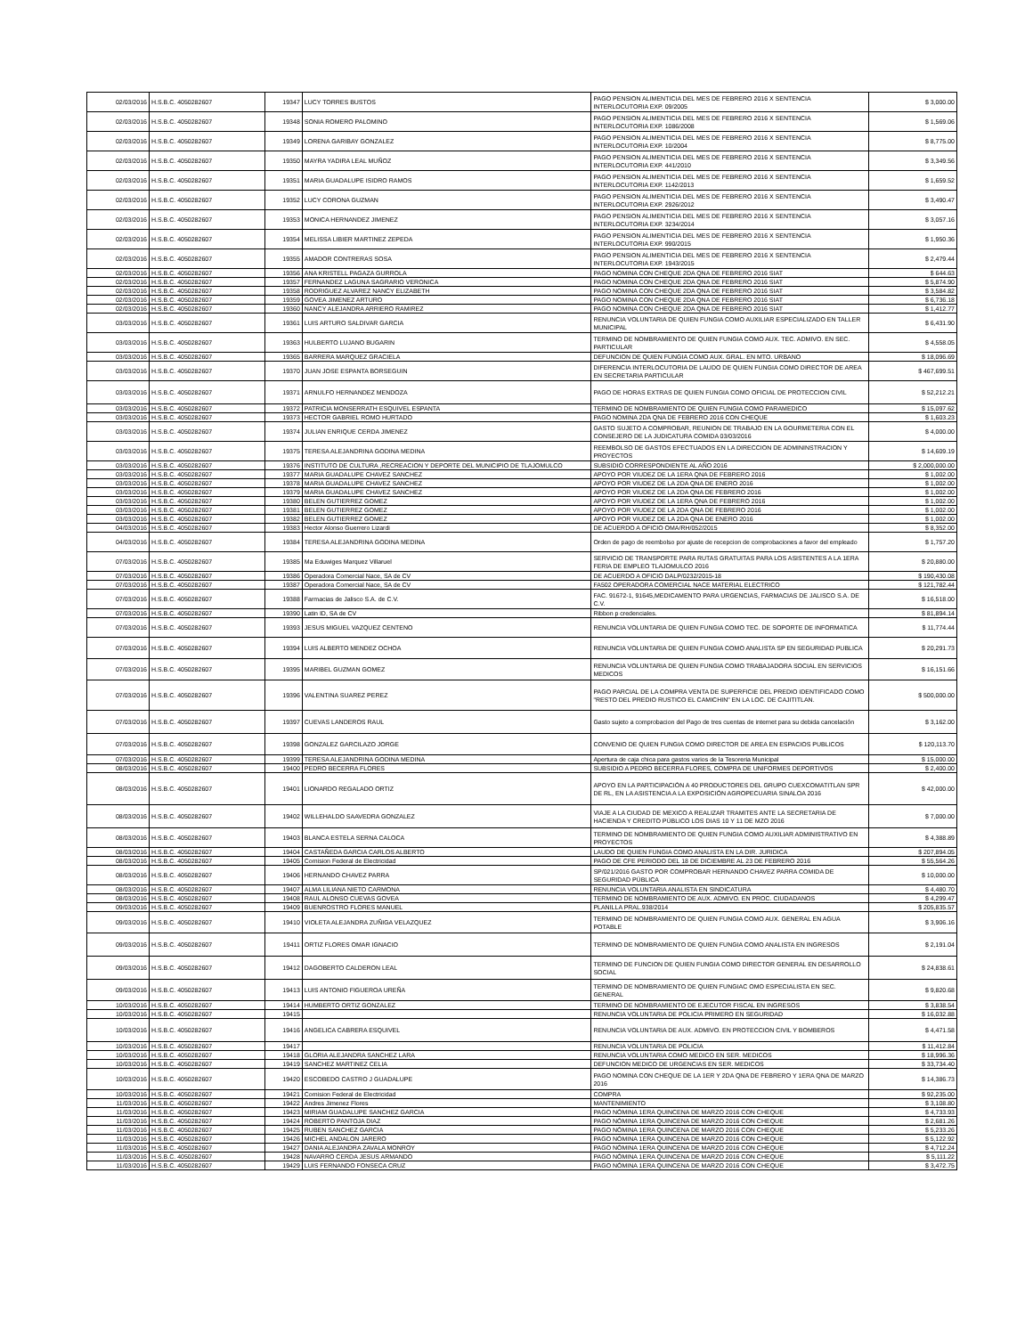| 02/03/2016 | H.S.B.C. 4050282607 | 19347 | LUCY TORRES BUSTOS | PAGO PENSION ALIMENTICIA DEL MES DE FEBRERO 2016 X SENTENCIA INTERLOCUTORIA EXP. 09/2005 | $ 3,000.00 |
| 02/03/2016 | H.S.B.C. 4050282607 | 19348 | SONIA ROMERO PALOMINO | PAGO PENSION ALIMENTICIA DEL MES DE FEBRERO 2016 X SENTENCIA INTERLOCUTORIA EXP. 1086/2008 | $ 1,569.06 |
| 02/03/2016 | H.S.B.C. 4050282607 | 19349 | LORENA GARIBAY GONZALEZ | PAGO PENSION ALIMENTICIA DEL MES DE FEBRERO 2016 X SENTENCIA INTERLOCUTORIA EXP. 10/2004 | $ 8,775.00 |
| 02/03/2016 | H.S.B.C. 4050282607 | 19350 | MAYRA YADIRA LEAL MUÑOZ | PAGO PENSION ALIMENTICIA DEL MES DE FEBRERO 2016 X SENTENCIA INTERLOCUTORIA EXP. 441/2010 | $ 3,349.56 |
| 02/03/2016 | H.S.B.C. 4050282607 | 19351 | MARIA GUADALUPE ISIDRO RAMOS | PAGO PENSION ALIMENTICIA DEL MES DE FEBRERO 2016 X SENTENCIA INTERLOCUTORIA EXP. 1142/2013 | $ 1,659.52 |
| 02/03/2016 | H.S.B.C. 4050282607 | 19352 | LUCY CORONA GUZMAN | PAGO PENSION ALIMENTICIA DEL MES DE FEBRERO 2016 X SENTENCIA INTERLOCUTORIA EXP. 2926/2012 | $ 3,490.47 |
| 02/03/2016 | H.S.B.C. 4050282607 | 19353 | MONICA HERNANDEZ JIMENEZ | PAGO PENSION ALIMENTICIA DEL MES DE FEBRERO 2016 X SENTENCIA INTERLOCUTORIA EXP. 3234/2014 | $ 3,057.16 |
| 02/03/2016 | H.S.B.C. 4050282607 | 19354 | MELISSA LIBIER MARTINEZ ZEPEDA | PAGO PENSION ALIMENTICIA DEL MES DE FEBRERO 2016 X SENTENCIA INTERLOCUTORIA EXP. 990/2015 | $ 1,950.36 |
| 02/03/2016 | H.S.B.C. 4050282607 | 19355 | AMADOR CONTRERAS SOSA | PAGO PENSION ALIMENTICIA DEL MES DE FEBRERO 2016 X SENTENCIA INTERLOCUTORIA EXP. 1943/2015 | $ 2,479.44 |
| 02/03/2016 | H.S.B.C. 4050282607 | 19356 | ANA KRISTELL PAGAZA GURROLA | PAGO NOMINA CON CHEQUE 2DA QNA DE FEBRERO 2016 SIAT | $ 644.63 |
| 02/03/2016 | H.S.B.C. 4050282607 | 19357 | FERNANDEZ LAGUNA SAGRARIO VERONICA | PAGO NOMINA CON CHEQUE 2DA QNA DE FEBRERO 2016 SIAT | $ 5,874.90 |
| 02/03/2016 | H.S.B.C. 4050282607 | 19358 | RODRIGUEZ ALVAREZ NANCY ELIZABETH | PAGO NOMINA CON CHEQUE 2DA QNA DE FEBRERO 2016 SIAT | $ 3,584.82 |
| 02/03/2016 | H.S.B.C. 4050282607 | 19359 | GOVEA JIMENEZ ARTURO | PAGO NOMINA CON CHEQUE 2DA QNA DE FEBRERO 2016 SIAT | $ 6,736.18 |
| 02/03/2016 | H.S.B.C. 4050282607 | 19360 | NANCY ALEJANDRA ARRIERO RAMIREZ | PAGO NOMINA CON CHEQUE 2DA QNA DE FEBRERO 2016 SIAT | $ 1,412.77 |
| 03/03/2016 | H.S.B.C. 4050282607 | 19361 | LUIS ARTURO SALDIVAR GARCIA | RENUNCIA VOLUNTARIA DE QUIEN FUNGIA COMO AUXILIAR ESPECIALIZADO EN TALLER MUNICIPAL | $ 6,431.90 |
| 03/03/2016 | H.S.B.C. 4050282607 | 19363 | HULBERTO LUJANO BUGARIN | TERMINO DE NOMBRAMIENTO DE QUIEN FUNGIA COMO AUX. TEC. ADMIVO. EN SEC. PARTICULAR | $ 4,558.05 |
| 03/03/2016 | H.S.B.C. 4050282607 | 19365 | BARRERA MARQUEZ GRACIELA | DEFUNCION DE QUIEN FUNGIA COMO AUX. GRAL. EN MTO. URBANO | $ 18,096.69 |
| 03/03/2016 | H.S.B.C. 4050282607 | 19370 | JUAN JOSE ESPANTA BORSEGUIN | DIFERENCIA INTERLOCUTORIA DE LAUDO DE QUIEN FUNGIA COMO DIRECTOR DE AREA EN SECRETARIA PARTICULAR | $ 467,699.51 |
| 03/03/2016 | H.S.B.C. 4050282607 | 19371 | ARNULFO HERNANDEZ MENDOZA | PAGO DE HORAS EXTRAS DE QUIEN FUNGIA COMO OFICIAL DE PROTECCION CIVIL | $ 52,212.21 |
| 03/03/2016 | H.S.B.C. 4050282607 | 19372 | PATRICIA MONSERRATH ESQUIVEL ESPANTA | TERMINO DE NOMBRAMIENTO DE QUIEN FUNGIA COMO PARAMEDICO | $ 15,097.62 |
| 03/03/2016 | H.S.B.C. 4050282607 | 19373 | HECTOR GABRIEL ROMO HURTADO | PAGO NOMINA 2DA QNA DE FEBRERO 2016 CON CHEQUE | $ 1,603.23 |
| 03/03/2016 | H.S.B.C. 4050282607 | 19374 | JULIAN ENRIQUE CERDA JIMENEZ | GASTO SUJETO A COMPROBAR, REUNION DE TRABAJO EN LA GOURMETERIA CON EL CONSEJERO DE LA JUDICATURA COMIDA 03/03/2016 | $ 4,000.00 |
| 03/03/2016 | H.S.B.C. 4050282607 | 19375 | TERESA ALEJANDRINA GODINA MEDINA | REEMBOLSO DE GASTOS EFECTUADOS EN LA DIRECCION DE ADMININSTRACION Y PROYECTOS | $ 14,609.19 |
| 03/03/2016 | H.S.B.C. 4050282607 | 19376 | INSTITUTO DE CULTURA ,RECREACION Y DEPORTE DEL MUNICIPIO DE TLAJOMULCO | SUBSIDIO CORRESPONDIENTE AL AÑO 2016 | $ 2,000,000.00 |
| 03/03/2016 | H.S.B.C. 4050282607 | 19377 | MARIA GUADALUPE CHAVEZ SANCHEZ | APOYO POR VIUDEZ DE LA 1ERA QNA DE FEBRERO 2016 | $ 1,002.00 |
| 03/03/2016 | H.S.B.C. 4050282607 | 19378 | MARIA GUADALUPE CHAVEZ SANCHEZ | APOYO POR VIUDEZ DE LA 2DA QNA DE ENERO 2016 | $ 1,002.00 |
| 03/03/2016 | H.S.B.C. 4050282607 | 19379 | MARIA GUADALUPE CHAVEZ SANCHEZ | APOYO POR VIUDEZ DE LA 2DA QNA DE FEBRERO 2016 | $ 1,002.00 |
| 03/03/2016 | H.S.B.C. 4050282607 | 19380 | BELEN GUTIERREZ GOMEZ | APOYO POR VIUDEZ DE LA 1ERA QNA DE FEBRERO 2016 | $ 1,002.00 |
| 03/03/2016 | H.S.B.C. 4050282607 | 19381 | BELEN GUTIERREZ GOMEZ | APOYO POR VIUDEZ DE LA 2DA QNA DE FEBRERO 2016 | $ 1,002.00 |
| 03/03/2016 | H.S.B.C. 4050282607 | 19382 | BELEN GUTIERREZ GOMEZ | APOYO POR VIUDEZ DE LA 2DA QNA DE ENERO 2016 | $ 1,002.00 |
| 04/03/2016 | H.S.B.C. 4050282607 | 19383 | Hector Alonso Guerrero Lizardi | DE ACUERDO A OFICIO OMA/RH/052/2015 | $ 8,352.00 |
| 04/03/2016 | H.S.B.C. 4050282607 | 19384 | TERESA ALEJANDRINA GODINA MEDINA | Orden de pago de reembolso por ajuste de recepcion de comprobaciones a favor del empleado | $ 1,757.20 |
| 07/03/2016 | H.S.B.C. 4050282607 | 19385 | Ma Eduwiges Marquez Villaruel | SERVICIO DE TRANSPORTE PARA RUTAS GRATUITAS PARA LOS ASISTENTES A LA 1ERA FERIA DE EMPLEO TLAJOMULCO 2016 | $ 20,880.00 |
| 07/03/2016 | H.S.B.C. 4050282607 | 19386 | Operadora Comercial Nace, SA de CV | DE ACUERDO A OFICIO DALP/0232/2015-18 | $ 190,430.08 |
| 07/03/2016 | H.S.B.C. 4050282607 | 19387 | Operadora Comercial Nace, SA de CV | FA502 OPERADORA COMERCIAL NACE MATERIAL ELECTRICO | $ 121,782.44 |
| 07/03/2016 | H.S.B.C. 4050282607 | 19388 | Farmacias de Jalisco S.A. de C.V. | FAC. 91672-1, 91645,MEDICAMENTO PARA URGENCIAS, FARMACIAS DE JALISCO S.A. DE C.V. | $ 16,518.00 |
| 07/03/2016 | H.S.B.C. 4050282607 | 19390 | Latin ID, SA de CV | Ribbon p credenciales. | $ 81,894.14 |
| 07/03/2016 | H.S.B.C. 4050282607 | 19393 | JESUS MIGUEL VAZQUEZ CENTENO | RENUNCIA VOLUNTARIA DE QUIEN FUNGIA COMO TEC. DE SOPORTE DE INFORMATICA | $ 11,774.44 |
| 07/03/2016 | H.S.B.C. 4050282607 | 19394 | LUIS ALBERTO MENDEZ OCHOA | RENUNCIA VOLUNTARIA DE QUIEN FUNGIA COMO ANALISTA SP EN SEGURIDAD PUBLICA | $ 20,291.73 |
| 07/03/2016 | H.S.B.C. 4050282607 | 19395 | MARIBEL GUZMAN GOMEZ | RENUNCIA VOLUNTARIA DE QUIEN FUNGIA COMO TRABAJADORA SOCIAL EN SERVICIOS MEDICOS | $ 16,151.66 |
| 07/03/2016 | H.S.B.C. 4050282607 | 19396 | VALENTINA SUAREZ PEREZ | PAGO PARCIAL DE LA COMPRA VENTA DE SUPERFICIE DEL PREDIO IDENTIFICADO COMO "RESTO DEL PREDIO RUSTICO EL CAMICHIN" EN LA LOC. DE CAJITITLAN. | $ 500,000.00 |
| 07/03/2016 | H.S.B.C. 4050282607 | 19397 | CUEVAS LANDEROS RAUL | Gasto sujeto a comprobacion del Pago de tres cuentas de internet para su debida cancelación | $ 3,162.00 |
| 07/03/2016 | H.S.B.C. 4050282607 | 19398 | GONZALEZ GARCILAZO JORGE | CONVENIO DE QUIEN FUNGIA COMO DIRECTOR DE AREA EN ESPACIOS PUBLICOS | $ 120,113.70 |
| 07/03/2016 | H.S.B.C. 4050282607 | 19399 | TERESA ALEJANDRINA GODINA MEDINA | Apertura de caja chica para gastos varios de la Tesoreria Municipal | $ 15,000.00 |
| 08/03/2016 | H.S.B.C. 4050282607 | 19400 | PEDRO BECERRA FLORES | SUBSIDIO A PEDRO BECERRA FLORES, COMPRA DE UNIFORMES DEPORTIVOS | $ 2,400.00 |
| 08/03/2016 | H.S.B.C. 4050282607 | 19401 | LIONARDO REGALADO ORTIZ | APOYO EN LA PARTICIPACIÓN A 40 PRODUCTORES DEL GRUPO CUEXCOMATITLAN SPR DE RL, EN LA ASISTENCIA A LA EXPOSICIÓN AGROPECUARIA SINALOA 2016 | $ 42,000.00 |
| 08/03/2016 | H.S.B.C. 4050282607 | 19402 | WILLEHALDO SAAVEDRA GONZALEZ | VIAJE A LA CIUDAD DE MEXICO A REALIZAR TRAMITES ANTE LA SECRETARIA DE HACIENDA Y CREDITO PÚBLICO LOS DIAS 10 Y 11 DE MZO 2016 | $ 7,000.00 |
| 08/03/2016 | H.S.B.C. 4050282607 | 19403 | BLANCA ESTELA SERNA CALOCA | TERMINO DE NOMBRAMIENTO DE QUIEN FUNGIA COMO AUXILIAR ADMINISTRATIVO EN PROYECTOS | $ 4,388.89 |
| 08/03/2016 | H.S.B.C. 4050282607 | 19404 | CASTAÑEDA GARCIA CARLOS ALBERTO | LAUDO DE QUIEN FUNGIA COMO ANALISTA EN LA DIR. JURIDICA | $ 207,894.05 |
| 08/03/2016 | H.S.B.C. 4050282607 | 19405 | Comision Federal de Electricidad | PAGO DE CFE PERIODO DEL 18 DE DICIEMBRE AL 23 DE FEBRERO 2016 | $ 55,564.26 |
| 08/03/2016 | H.S.B.C. 4050282607 | 19406 | HERNANDO CHAVEZ PARRA | SP/021/2016 GASTO POR COMPROBAR HERNANDO CHAVEZ PARRA COMIDA DE SEGURIDAD PÚBLICA | $ 10,000.00 |
| 08/03/2016 | H.S.B.C. 4050282607 | 19407 | ALMA LILIANA NIETO CARMONA | RENUNCIA VOLUNTARIA ANALISTA EN SINDICATURA | $ 4,480.70 |
| 08/03/2016 | H.S.B.C. 4050282607 | 19408 | RAUL ALONSO CUEVAS GOVEA | TERMINO DE NOMBRAMIENTO DE AUX. ADMIVO. EN PROC. CIUDADANOS | $ 4,299.47 |
| 09/03/2016 | H.S.B.C. 4050282607 | 19409 | BUENROSTRO FLORES MANUEL | PLANILLA PRAL.938/2014 | $ 205,835.57 |
| 09/03/2016 | H.S.B.C. 4050282607 | 19410 | VIOLETA ALEJANDRA ZUÑIGA VELAZQUEZ | TERMINO DE NOMBRAMIENTO DE QUIEN FUNGIA COMO AUX. GENERAL EN AGUA POTABLE | $ 3,906.16 |
| 09/03/2016 | H.S.B.C. 4050282607 | 19411 | ORTIZ FLORES OMAR IGNACIO | TERMINO DE NOMBRAMIENTO DE QUIEN FUNGIA COMO ANALISTA EN INGRESOS | $ 2,191.04 |
| 09/03/2016 | H.S.B.C. 4050282607 | 19412 | DAGOBERTO CALDERON LEAL | TERMINO DE FUNCION DE QUIEN FUNGIA COMO DIRECTOR GENERAL EN DESARROLLO SOCIAL | $ 24,838.61 |
| 09/03/2016 | H.S.B.C. 4050282607 | 19413 | LUIS ANTONIO FIGUEROA UREÑA | TERMINO DE NOMBRAMIENTO DE QUIEN FUNGIAC OMO ESPECIALISTA EN SEC. GENERAL | $ 9,820.68 |
| 10/03/2016 | H.S.B.C. 4050282607 | 19414 | HUMBERTO ORTIZ GONZALEZ | TERMINO DE NOMBRAMIENTO DE EJECUTOR FISCAL EN INGRESOS | $ 3,838.54 |
| 10/03/2016 | H.S.B.C. 4050282607 | 19415 | | RENUNCIA VOLUNTARIA DE POLICIA PRIMERO EN SEGURIDAD | $ 16,032.88 |
| 10/03/2016 | H.S.B.C. 4050282607 | 19416 | ANGELICA CABRERA ESQUIVEL | RENUNCIA VOLUNTARIA DE AUX. ADMIVO. EN PROTECCION CIVIL Y BOMBEROS | $ 4,471.58 |
| 10/03/2016 | H.S.B.C. 4050282607 | 19417 | | RENUNCIA VOLUNTARIA DE POLICIA | $ 11,412.84 |
| 10/03/2016 | H.S.B.C. 4050282607 | 19418 | GLORIA ALEJANDRA SANCHEZ LARA | RENUNCIA VOLUNTARIA COMO MEDICO EN SER. MEDICOS | $ 18,996.36 |
| 10/03/2016 | H.S.B.C. 4050282607 | 19419 | SANCHEZ MARTINEZ CELIA | DEFUNCION MEDICO DE URGENCIAS EN SER. MEDICOS | $ 33,734.40 |
| 10/03/2016 | H.S.B.C. 4050282607 | 19420 | ESCOBEDO CASTRO J GUADALUPE | PAGO NOMINA CON CHEQUE DE LA 1ER Y 2DA QNA DE FEBRERO Y 1ERA QNA DE MARZO 2016 | $ 14,386.73 |
| 10/03/2016 | H.S.B.C. 4050282607 | 19421 | Comision Federal de Electricidad | COMPRA | $ 92,235.00 |
| 11/03/2016 | H.S.B.C. 4050282607 | 19422 | Andres Jimenez Flores | MANTENIMIENTO | $ 3,108.80 |
| 11/03/2016 | H.S.B.C. 4050282607 | 19423 | MIRIAM GUADALUPE SANCHEZ GARCIA | PAGO NÓMINA 1ERA QUINCENA DE MARZO 2016 CON CHEQUE | $ 4,733.93 |
| 11/03/2016 | H.S.B.C. 4050282607 | 19424 | ROBERTO PANTOJA DIAZ | PAGO NÓMINA 1ERA QUINCENA DE MARZO 2016 CON CHEQUE | $ 2,681.26 |
| 11/03/2016 | H.S.B.C. 4050282607 | 19425 | RUBEN SANCHEZ GARCIA | PAGO NÓMINA 1ERA QUINCENA DE MARZO 2016 CON CHEQUE | $ 5,233.26 |
| 11/03/2016 | H.S.B.C. 4050282607 | 19426 | MICHEL ANDALON JARERO | PAGO NÓMINA 1ERA QUINCENA DE MARZO 2016 CON CHEQUE | $ 5,122.92 |
| 11/03/2016 | H.S.B.C. 4050282607 | 19427 | DANIA ALEJANDRA ZAVALA MONROY | PAGO NÓMINA 1ERA QUINCENA DE MARZO 2016 CON CHEQUE | $ 4,712.24 |
| 11/03/2016 | H.S.B.C. 4050282607 | 19428 | NAVARRO CERDA JESUS ARMANDO | PAGO NÓMINA 1ERA QUINCENA DE MARZO 2016 CON CHEQUE | $ 5,111.22 |
| 11/03/2016 | H.S.B.C. 4050282607 | 19429 | LUIS FERNANDO FONSECA CRUZ | PAGO NÓMINA 1ERA QUINCENA DE MARZO 2016 CON CHEQUE | $ 3,472.75 |